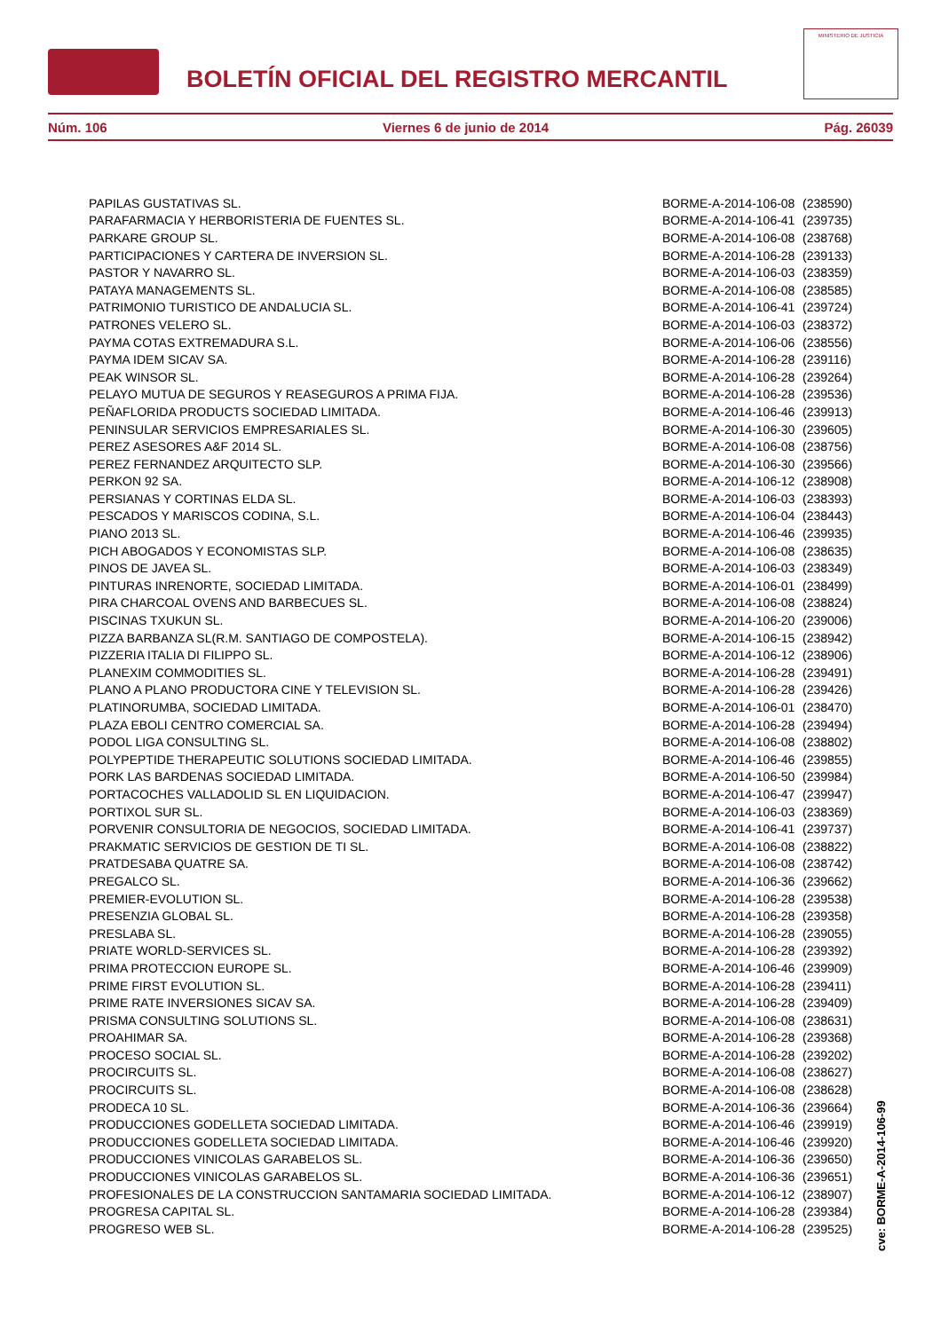BOLETÍN OFICIAL DEL REGISTRO MERCANTIL
MINISTERIO DE JUSTICIA
Núm. 106 Viernes 6 de junio de 2014 Pág. 26039
| PAPILAS GUSTATIVAS SL. | BORME-A-2014-106-08 | (238590) |
| PARAFARMACIA Y HERBORISTERIA DE FUENTES SL. | BORME-A-2014-106-41 | (239735) |
| PARKARE GROUP SL. | BORME-A-2014-106-08 | (238768) |
| PARTICIPACIONES Y CARTERA DE INVERSION SL. | BORME-A-2014-106-28 | (239133) |
| PASTOR Y NAVARRO SL. | BORME-A-2014-106-03 | (238359) |
| PATAYA MANAGEMENTS SL. | BORME-A-2014-106-08 | (238585) |
| PATRIMONIO TURISTICO DE ANDALUCIA SL. | BORME-A-2014-106-41 | (239724) |
| PATRONES VELERO SL. | BORME-A-2014-106-03 | (238372) |
| PAYMA COTAS EXTREMADURA S.L. | BORME-A-2014-106-06 | (238556) |
| PAYMA IDEM SICAV SA. | BORME-A-2014-106-28 | (239116) |
| PEAK WINSOR SL. | BORME-A-2014-106-28 | (239264) |
| PELAYO MUTUA DE SEGUROS Y REASEGUROS A PRIMA FIJA. | BORME-A-2014-106-28 | (239536) |
| PEÑAFLORIDA PRODUCTS SOCIEDAD LIMITADA. | BORME-A-2014-106-46 | (239913) |
| PENINSULAR SERVICIOS EMPRESARIALES SL. | BORME-A-2014-106-30 | (239605) |
| PEREZ ASESORES A&F 2014 SL. | BORME-A-2014-106-08 | (238756) |
| PEREZ FERNANDEZ ARQUITECTO SLP. | BORME-A-2014-106-30 | (239566) |
| PERKON 92 SA. | BORME-A-2014-106-12 | (238908) |
| PERSIANAS Y CORTINAS ELDA SL. | BORME-A-2014-106-03 | (238393) |
| PESCADOS Y MARISCOS CODINA, S.L. | BORME-A-2014-106-04 | (238443) |
| PIANO 2013 SL. | BORME-A-2014-106-46 | (239935) |
| PICH ABOGADOS Y ECONOMISTAS SLP. | BORME-A-2014-106-08 | (238635) |
| PINOS DE JAVEA SL. | BORME-A-2014-106-03 | (238349) |
| PINTURAS INRENORTE, SOCIEDAD LIMITADA. | BORME-A-2014-106-01 | (238499) |
| PIRA CHARCOAL OVENS AND BARBECUES SL. | BORME-A-2014-106-08 | (238824) |
| PISCINAS TXUKUN SL. | BORME-A-2014-106-20 | (239006) |
| PIZZA BARBANZA SL(R.M. SANTIAGO DE COMPOSTELA). | BORME-A-2014-106-15 | (238942) |
| PIZZERIA ITALIA DI FILIPPO SL. | BORME-A-2014-106-12 | (238906) |
| PLANEXIM COMMODITIES SL. | BORME-A-2014-106-28 | (239491) |
| PLANO A PLANO PRODUCTORA CINE Y TELEVISION SL. | BORME-A-2014-106-28 | (239426) |
| PLATINORUMBA, SOCIEDAD LIMITADA. | BORME-A-2014-106-01 | (238470) |
| PLAZA EBOLI CENTRO COMERCIAL SA. | BORME-A-2014-106-28 | (239494) |
| PODOL LIGA CONSULTING SL. | BORME-A-2014-106-08 | (238802) |
| POLYPEPTIDE THERAPEUTIC SOLUTIONS SOCIEDAD LIMITADA. | BORME-A-2014-106-46 | (239855) |
| PORK LAS BARDENAS SOCIEDAD LIMITADA. | BORME-A-2014-106-50 | (239984) |
| PORTACOCHES VALLADOLID SL EN LIQUIDACION. | BORME-A-2014-106-47 | (239947) |
| PORTIXOL SUR SL. | BORME-A-2014-106-03 | (238369) |
| PORVENIR CONSULTORIA DE NEGOCIOS, SOCIEDAD LIMITADA. | BORME-A-2014-106-41 | (239737) |
| PRAKMATIC SERVICIOS DE GESTION DE TI SL. | BORME-A-2014-106-08 | (238822) |
| PRATDESABA QUATRE SA. | BORME-A-2014-106-08 | (238742) |
| PREGALCO SL. | BORME-A-2014-106-36 | (239662) |
| PREMIER-EVOLUTION SL. | BORME-A-2014-106-28 | (239538) |
| PRESENZIA GLOBAL SL. | BORME-A-2014-106-28 | (239358) |
| PRESLABA SL. | BORME-A-2014-106-28 | (239055) |
| PRIATE WORLD-SERVICES SL. | BORME-A-2014-106-28 | (239392) |
| PRIMA PROTECCION EUROPE SL. | BORME-A-2014-106-46 | (239909) |
| PRIME FIRST EVOLUTION SL. | BORME-A-2014-106-28 | (239411) |
| PRIME RATE INVERSIONES SICAV SA. | BORME-A-2014-106-28 | (239409) |
| PRISMA CONSULTING SOLUTIONS SL. | BORME-A-2014-106-08 | (238631) |
| PROAHIMAR SA. | BORME-A-2014-106-28 | (239368) |
| PROCESO SOCIAL SL. | BORME-A-2014-106-28 | (239202) |
| PROCIRCUITS SL. | BORME-A-2014-106-08 | (238627) |
| PROCIRCUITS SL. | BORME-A-2014-106-08 | (238628) |
| PRODECA 10 SL. | BORME-A-2014-106-36 | (239664) |
| PRODUCCIONES GODELLETA SOCIEDAD LIMITADA. | BORME-A-2014-106-46 | (239919) |
| PRODUCCIONES GODELLETA SOCIEDAD LIMITADA. | BORME-A-2014-106-46 | (239920) |
| PRODUCCIONES VINICOLAS GARABELOS SL. | BORME-A-2014-106-36 | (239650) |
| PRODUCCIONES VINICOLAS GARABELOS SL. | BORME-A-2014-106-36 | (239651) |
| PROFESIONALES DE LA CONSTRUCCION SANTAMARIA SOCIEDAD LIMITADA. | BORME-A-2014-106-12 | (238907) |
| PROGRESA CAPITAL SL. | BORME-A-2014-106-28 | (239384) |
| PROGRESO WEB SL. | BORME-A-2014-106-28 | (239525) |
cve: BORME-A-2014-106-99